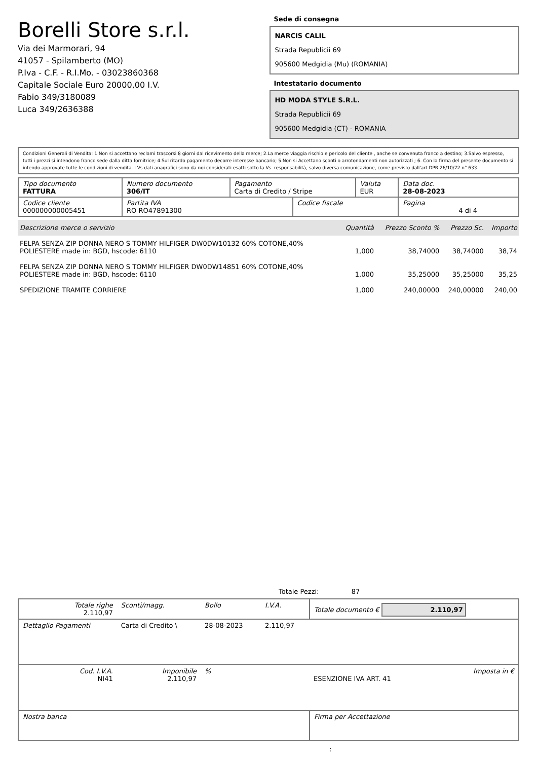Borelli Store s.r.l.
Via dei Marmorari, 94
41057 - Spilamberto (MO)
P.Iva - C.F. - R.I.Mo. - 03023860368
Capitale Sociale Euro 20000,00 I.V.
Fabio 349/3180089
Luca 349/2636388
Sede di consegna
NARCIS CALIL
Strada Republicii 69
905600 Medgidia (Mu) (ROMANIA)
Intestatario documento
HD MODA STYLE S.R.L.
Strada Republicii 69
905600 Medgidia (CT) - ROMANIA
Condizioni Generali di Vendita: 1.Non si accettano reclami trascorsi 8 giorni dal ricevimento della merce; 2.La merce viaggia rischio e pericolo del cliente , anche se convenuta franco a destino; 3.Salvo espresso, tutti i prezzi si intendono franco sede dalla ditta fornitrice; 4.Sul ritardo pagamento decorre interesse bancario; 5.Non si Accettano sconti o arrotondamenti non autorizzati ; 6. Con la firma del presente documento si intendo approvate tutte le condizioni di vendita. I Vs dati anagrafici sono da noi considerati esatti sotto la Vs. responsabilità, salvo diversa comunicazione, come previsto dall'art DPR 26/10/72 n° 633.
| Tipo documento FATTURA | Numero documento 306/IT | Pagamento Carta di Credito / Stripe | | Valuta EUR | Data doc. 28-08-2023 |
| Codice cliente 000000000005451 | Partita IVA RO RO47891300 | | Codice fiscale | | Pagina 4 di 4 |
| Descrizione merce o servizio | Quantità | Prezzo Sconto % | Prezzo Sc. | Importo |
| --- | --- | --- | --- | --- |
| FELPA SENZA ZIP DONNA NERO S TOMMY HILFIGER DW0DW10132 60% COTONE,40% POLIESTERE made in: BGD, hscode: 6110 | 1,000 | 38,74000 | 38,74000 | 38,74 |
| FELPA SENZA ZIP DONNA NERO S TOMMY HILFIGER DW0DW14851 60% COTONE,40% POLIESTERE made in: BGD, hscode: 6110 | 1,000 | 35,25000 | 35,25000 | 35,25 |
| SPEDIZIONE TRAMITE CORRIERE | 1,000 | 240,00000 | 240,00000 | 240,00 |
Totale Pezzi: 87
| Totale righe 2.110,97 | Sconti/magg. | Bollo | I.V.A. | Totale documento € 2.110,97 |
| Dettaglio Pagamenti | Carta di Credito \ | 28-08-2023 | 2.110,97 | |
| Cod. I.V.A. NI41 | Imponibile 2.110,97 | % | | Imposta in € ESENZIONE IVA ART. 41 |
| Nostra banca | | | | Firma per Accettazione |
: